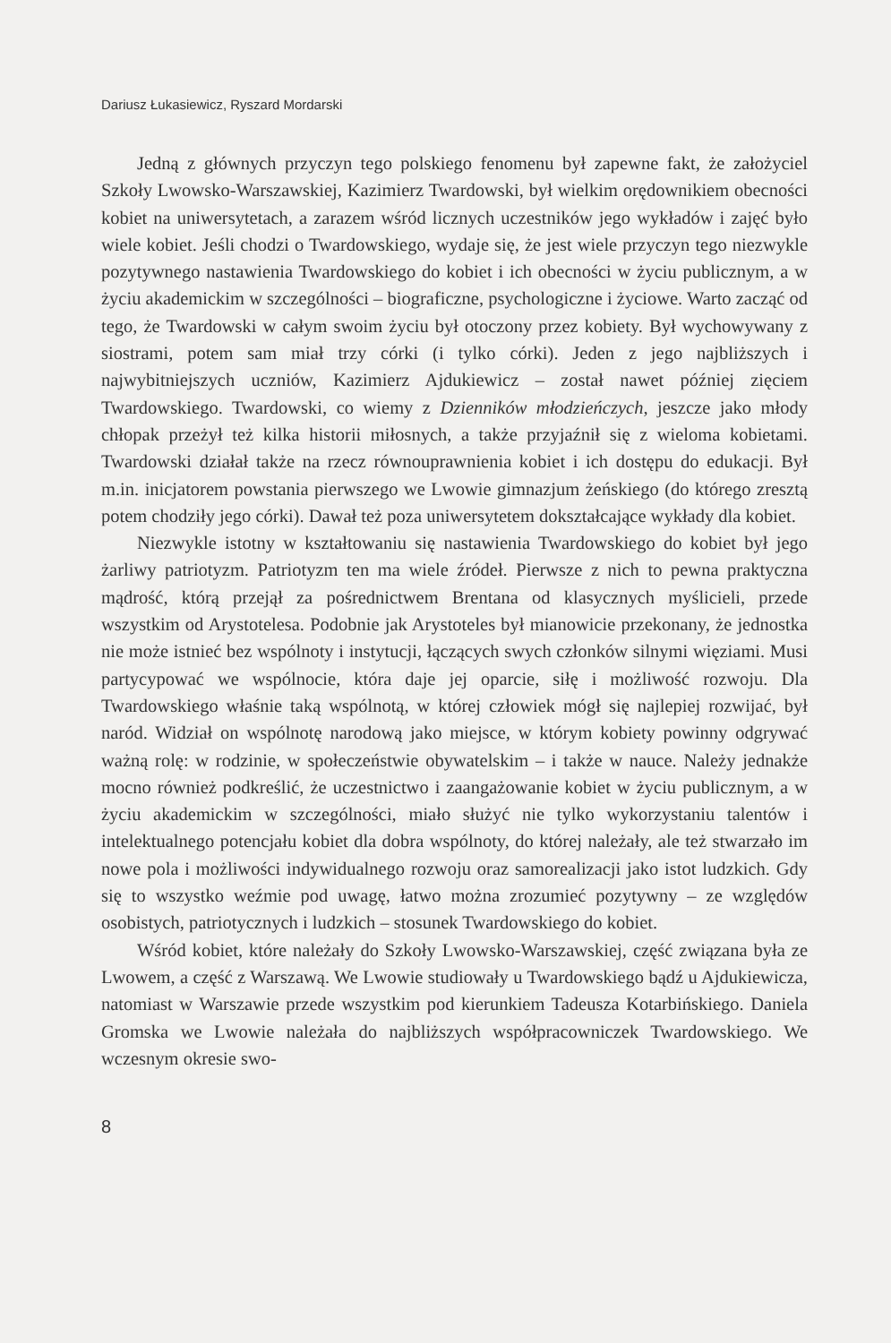Dariusz Łukasiewicz, Ryszard Mordarski
Jedną z głównych przyczyn tego polskiego fenomenu był zapewne fakt, że założyciel Szkoły Lwowsko-Warszawskiej, Kazimierz Twardowski, był wielkim orędownikiem obecności kobiet na uniwersytetach, a zarazem wśród licznych uczestników jego wykładów i zajęć było wiele kobiet. Jeśli chodzi o Twardowskiego, wydaje się, że jest wiele przyczyn tego niezwykle pozytywnego nastawienia Twardowskiego do kobiet i ich obecności w życiu publicznym, a w życiu akademickim w szczególności – biograficzne, psychologiczne i życiowe. Warto zacząć od tego, że Twardowski w całym swoim życiu był otoczony przez kobiety. Był wychowywany z siostrami, potem sam miał trzy córki (i tylko córki). Jeden z jego najbliższych i najwybitniejszych uczniów, Kazimierz Ajdukiewicz – został nawet później zięciem Twardowskiego. Twardowski, co wiemy z Dzienników młodzieńczych, jeszcze jako młody chłopak przeżył też kilka historii miłosnych, a także przyjaźnił się z wieloma kobietami. Twardowski działał także na rzecz równouprawnienia kobiet i ich dostępu do edukacji. Był m.in. inicjatorem powstania pierwszego we Lwowie gimnazjum żeńskiego (do którego zresztą potem chodziły jego córki). Dawał też poza uniwersytetem dokształcające wykłady dla kobiet.
Niezwykle istotny w kształtowaniu się nastawienia Twardowskiego do kobiet był jego żarliwy patriotyzm. Patriotyzm ten ma wiele źródeł. Pierwsze z nich to pewna praktyczna mądrość, którą przejął za pośrednictwem Brentana od klasycznych myślicieli, przede wszystkim od Arystotelesa. Podobnie jak Arystoteles był mianowicie przekonany, że jednostka nie może istnieć bez wspólnoty i instytucji, łączących swych członków silnymi więziami. Musi partycypować we wspólnocie, która daje jej oparcie, siłę i możliwość rozwoju. Dla Twardowskiego właśnie taką wspólnotą, w której człowiek mógł się najlepiej rozwijać, był naród. Widział on wspólnotę narodową jako miejsce, w którym kobiety powinny odgrywać ważną rolę: w rodzinie, w społeczeństwie obywatelskim – i także w nauce. Należy jednakże mocno również podkreślić, że uczestnictwo i zaangażowanie kobiet w życiu publicznym, a w życiu akademickim w szczególności, miało służyć nie tylko wykorzystaniu talentów i intelektualnego potencjału kobiet dla dobra wspólnoty, do której należały, ale też stwarzało im nowe pola i możliwości indywidualnego rozwoju oraz samorealizacji jako istot ludzkich. Gdy się to wszystko weźmie pod uwagę, łatwo można zrozumieć pozytywny – ze względów osobistych, patriotycznych i ludzkich – stosunek Twardowskiego do kobiet.
Wśród kobiet, które należały do Szkoły Lwowsko-Warszawskiej, część związana była ze Lwowem, a część z Warszawą. We Lwowie studiowały u Twardowskiego bądź u Ajdukiewicza, natomiast w Warszawie przede wszystkim pod kierunkiem Tadeusza Kotarbińskiego. Daniela Gromska we Lwowie należała do najbliższych współpracowniczek Twardowskiego. We wczesnym okresie swo-
8